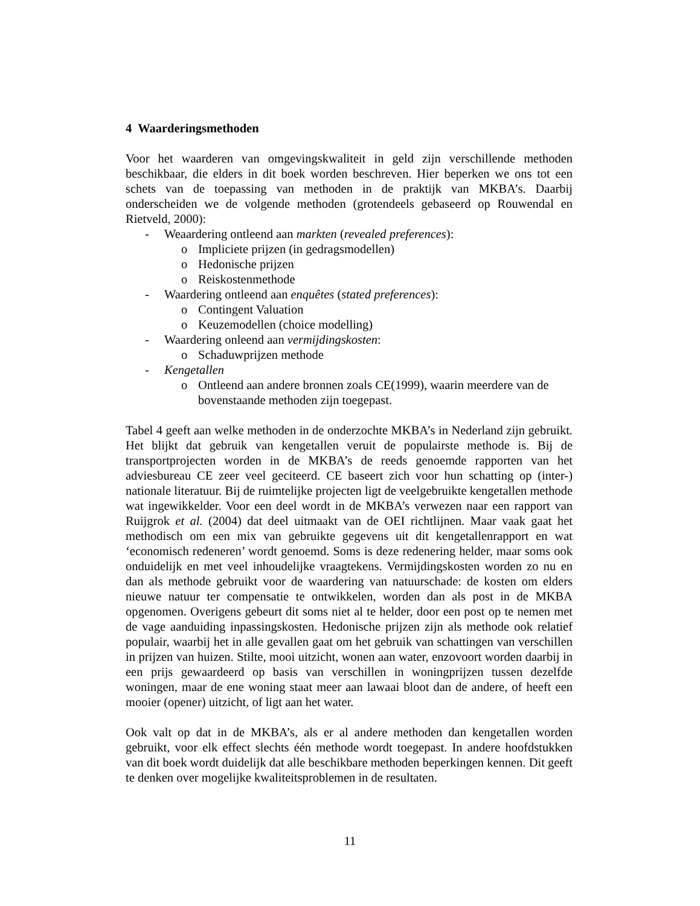4 Waarderingsmethoden
Voor het waarderen van omgevingskwaliteit in geld zijn verschillende methoden beschikbaar, die elders in dit boek worden beschreven. Hier beperken we ons tot een schets van de toepassing van methoden in de praktijk van MKBA’s. Daarbij onderscheiden we de volgende methoden (grotendeels gebaseerd op Rouwendal en Rietveld, 2000):
- Weaardering ontleend aan markten (revealed preferences):
o Impliciete prijzen (in gedragsmodellen)
o Hedonische prijzen
o Reiskostenmethode
- Waardering ontleend aan enquêtes (stated preferences):
o Contingent Valuation
o Keuzemodellen (choice modelling)
- Waardering onleend aan vermijdingskosten:
o Schaduwprijzen methode
- Kengetallen
o Ontleend aan andere bronnen zoals CE(1999), waarin meerdere van de bovenstaande methoden zijn toegepast.
Tabel 4 geeft aan welke methoden in de onderzochte MKBA’s in Nederland zijn gebruikt. Het blijkt dat gebruik van kengetallen veruit de populairste methode is. Bij de transportprojecten worden in de MKBA’s de reeds genoemde rapporten van het adviesbureau CE zeer veel geciteerd. CE baseert zich voor hun schatting op (inter-) nationale literatuur. Bij de ruimtelijke projecten ligt de veelgebruikte kengetallen methode wat ingewikkelder. Voor een deel wordt in de MKBA’s verwezen naar een rapport van Ruijgrok et al. (2004) dat deel uitmaakt van de OEI richtlijnen. Maar vaak gaat het methodisch om een mix van gebruikte gegevens uit dit kengetallenrapport en wat ‘economisch redeneren’ wordt genoemd. Soms is deze redenering helder, maar soms ook onduidelijk en met veel inhoudelijke vraagtekens. Vermijdingskosten worden zo nu en dan als methode gebruikt voor de waardering van natuurschade: de kosten om elders nieuwe natuur ter compensatie te ontwikkelen, worden dan als post in de MKBA opgenomen. Overigens gebeurt dit soms niet al te helder, door een post op te nemen met de vage aanduiding inpassingskosten. Hedonische prijzen zijn als methode ook relatief populair, waarbij het in alle gevallen gaat om het gebruik van schattingen van verschillen in prijzen van huizen. Stilte, mooi uitzicht, wonen aan water, enzovoort worden daarbij in een prijs gewaardeerd op basis van verschillen in woningprijzen tussen dezelfde woningen, maar de ene woning staat meer aan lawaai bloot dan de andere, of heeft een mooier (opener) uitzicht, of ligt aan het water.
Ook valt op dat in de MKBA’s, als er al andere methoden dan kengetallen worden gebruikt, voor elk effect slechts één methode wordt toegepast. In andere hoofdstukken van dit boek wordt duidelijk dat alle beschikbare methoden beperkingen kennen. Dit geeft te denken over mogelijke kwaliteitsproblemen in de resultaten.
11